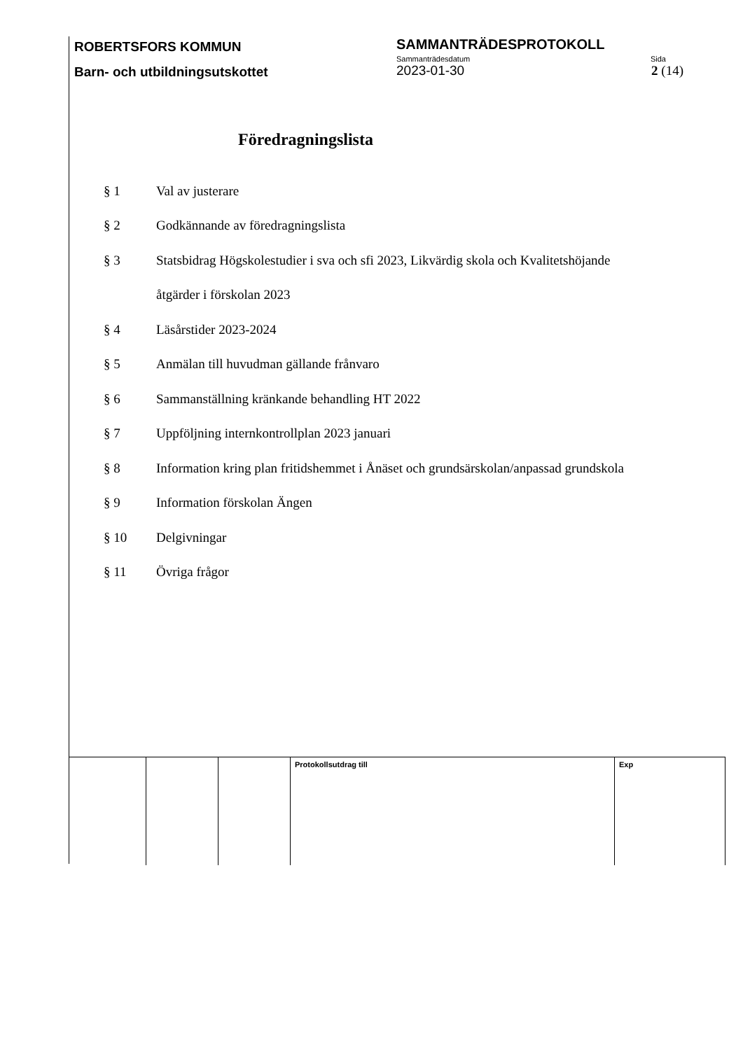ROBERTSFORS KOMMUN
SAMMANTRÄDESPROTOKOLL
Barn- och utbildningsutskottet
Sammanträdesdatum Sida
2023-01-30 2 (14)
Föredragningslista
§ 1 Val av justerare
§ 2 Godkännande av föredragningslista
§ 3 Statsbidrag Högskolestudier i sva och sfi 2023, Likvärdig skola och Kvalitetshöjande
åtgärder i förskolan 2023
§ 4 Läsårstider 2023-2024
§ 5 Anmälan till huvudman gällande frånvaro
§ 6 Sammanställning kränkande behandling HT 2022
§ 7 Uppföljning internkontrollplan 2023 januari
§ 8 Information kring plan fritidshemmet i Ånäset och grundsärskolan/anpassad grundskola
§ 9 Information förskolan Ängen
§ 10 Delgivningar
§ 11 Övriga frågor
| | | | Protokollsutdrag till | Exp |